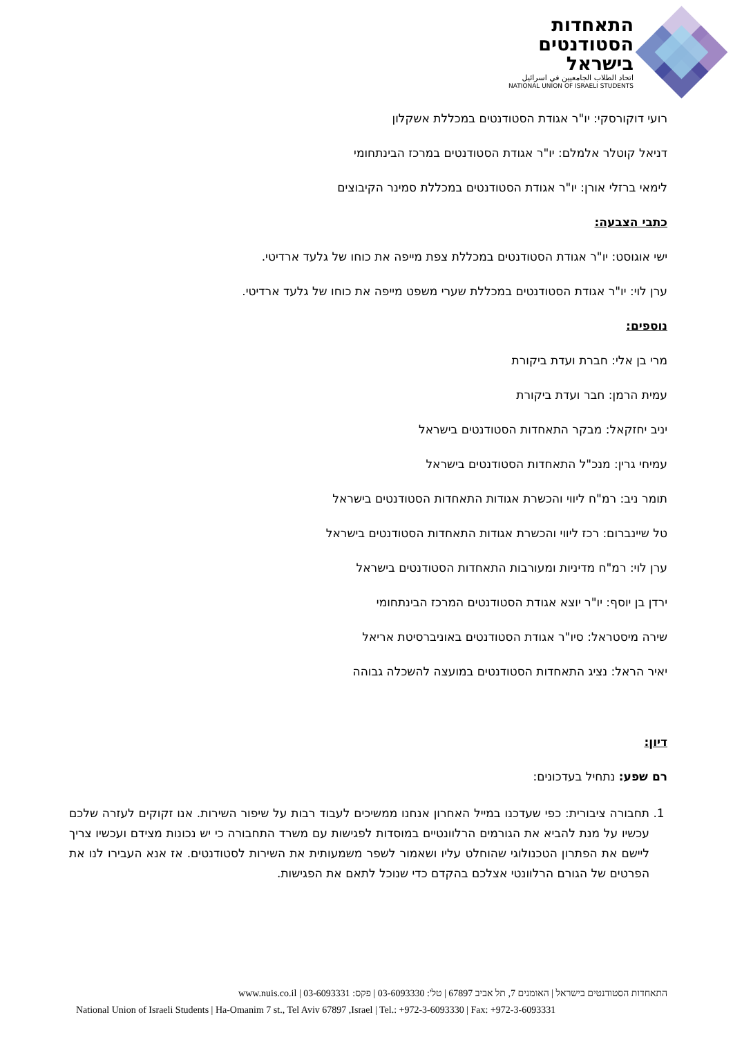התאחדות
הסטודנטים
בישראל
اتحاد الطلاب الجامعيين في اسرائيل
NATIONAL UNION OF ISRAELI STUDENTS
רועי דוקורסקי: יו"ר אגודת הסטודנטים במכללת אשקלון
דניאל קוטלר אלמלם: יו"ר אגודת הסטודנטים במרכז הבינתחומי
לימאי ברזלי אורן: יו"ר אגודת הסטודנטים במכללת סמינר הקיבוצים
כתבי הצבעה:
ישי אוגוסט: יו"ר אגודת הסטודנטים במכללת צפת מייפה את כוחו של גלעד ארדיטי.
ערן לוי: יו"ר אגודת הסטודנטים במכללת שערי משפט מייפה את כוחו של גלעד ארדיטי.
נוספים:
מרי בן אלי: חברת ועדת ביקורת
עמית הרמן: חבר ועדת ביקורת
יניב יחזקאל: מבקר התאחדות הסטודנטים בישראל
עמיחי גרין: מנכ"ל התאחדות הסטודנטים בישראל
תומר ניב: רמ"ח ליווי והכשרת אגודות התאחדות הסטודנטים בישראל
טל שיינברום: רכז ליווי והכשרת אגודות התאחדות הסטודנטים בישראל
ערן לוי: רמ"ח מדיניות ומעורבות התאחדות הסטודנטים בישראל
ירדן בן יוסף: יו"ר יוצא אגודת הסטודנטים המרכז הבינתחומי
שירה מיסטראל: סיו"ר אגודת הסטודנטים באוניברסיטת אריאל
יאיר הראל: נציג התאחדות הסטודנטים במועצה להשכלה גבוהה
דיון:
רם שפע: נתחיל בעדכונים:
1. תחבורה ציבורית: כפי שעדכנו במייל האחרון אנחנו ממשיכים לעבוד רבות על שיפור השירות. אנו זקוקים לעזרה שלכם עכשיו על מנת להביא את הגורמים הרלוונטיים במוסדות לפגישות עם משרד התחבורה כי יש נכונות מצידם ועכשיו צריך ליישם את הפתרון הטכנולוגי שהוחלט עליו ושאמור לשפר משמעותית את השירות לסטודנטים. אז אנא העבירו לנו את הפרטים של הגורם הרלוונטי אצלכם בהקדם כדי שנוכל לתאם את הפגישות.
התאחדות הסטודנטים בישראל | האומנים 7, תל אביב 67897 | טל': 03-6093330 | פקס: 03-6093331 | www.nuis.co.il
National Union of Israeli Students | Ha-Omanim 7 st., Tel Aviv 67897 ,Israel | Tel.: +972-3-6093330 | Fax: +972-3-6093331